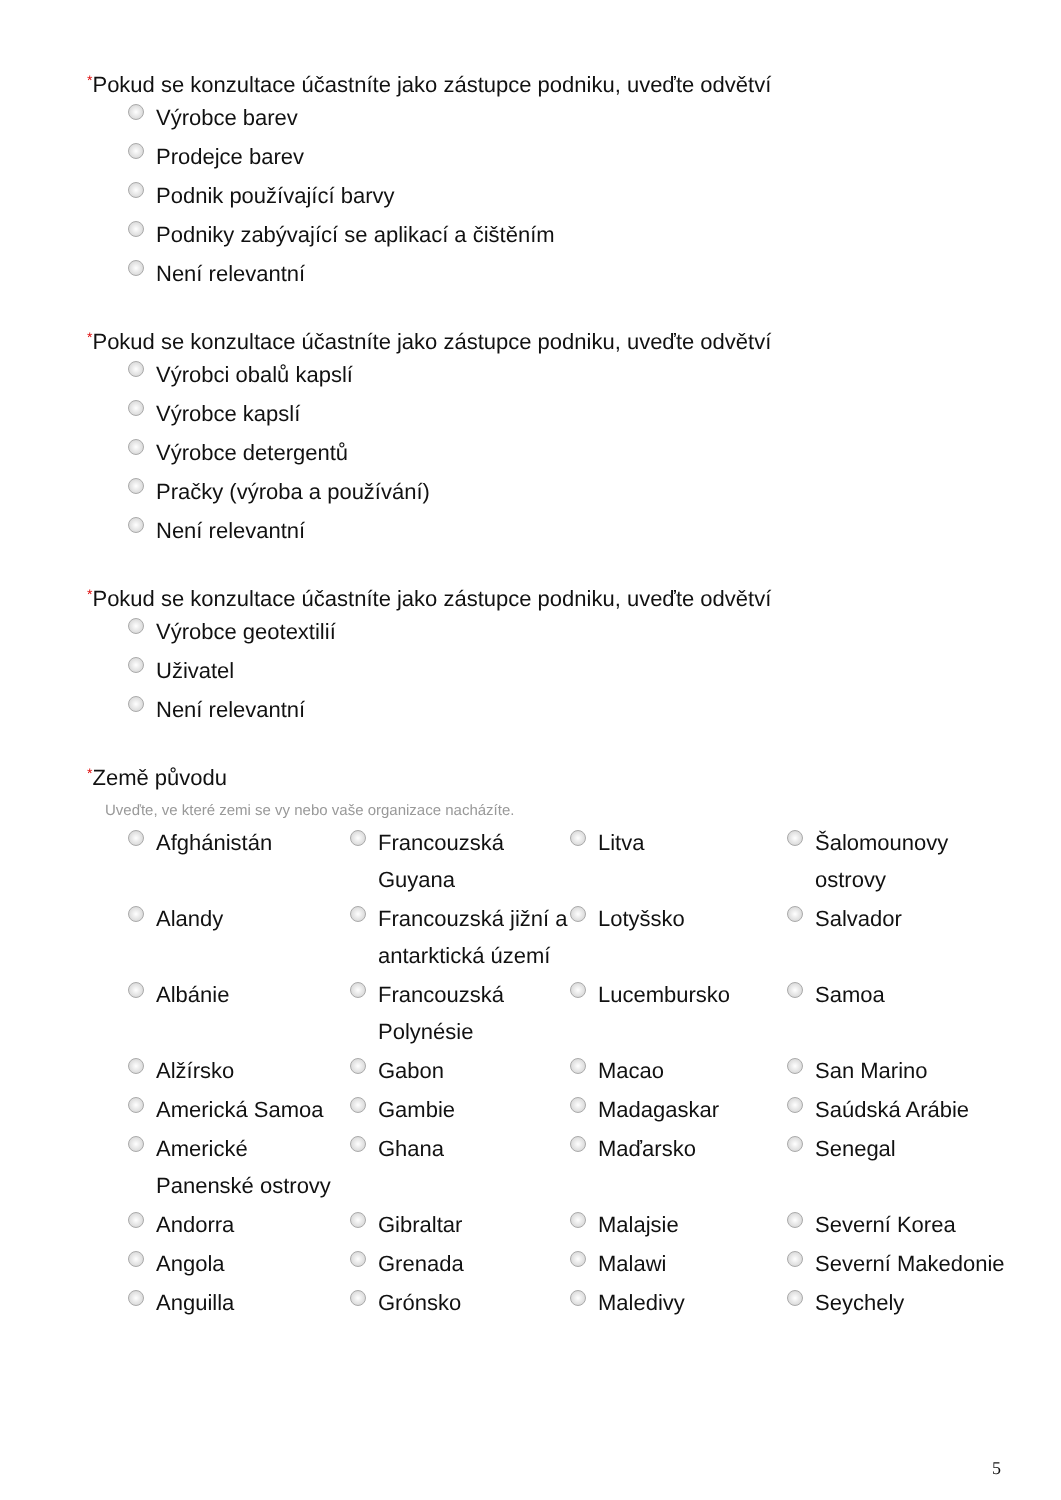*Pokud se konzultace účastníte jako zástupce podniku, uveďte odvětví
Výrobce barev
Prodejce barev
Podnik používající barvy
Podniky zabývající se aplikací a čištěním
Není relevantní
*Pokud se konzultace účastníte jako zástupce podniku, uveďte odvětví
Výrobci obalů kapslí
Výrobce kapslí
Výrobce detergentů
Pračky (výroba a používání)
Není relevantní
*Pokud se konzultace účastníte jako zástupce podniku, uveďte odvětví
Výrobce geotextilií
Uživatel
Není relevantní
*Země původu
Uveďte, ve které zemi se vy nebo vaše organizace nacházíte.
Afghánistán
Francouzská Guyana
Litva
Šalomounovy ostrovy
Alandy
Francouzská jižní a antarktická území
Lotyšsko
Salvador
Albánie
Francouzská Polynésie
Lucembursko
Samoa
Alžírsko
Gabon
Macao
San Marino
Americká Samoa
Gambie
Madagaskar
Saúdská Arábie
Americké Panenské ostrovy
Ghana
Maďarsko
Senegal
Andorra
Gibraltar
Malajsie
Severní Korea
Angola
Grenada
Malawi
Severní Makedonie
Anguilla
Grónsko
Maledivy
Seychely
5